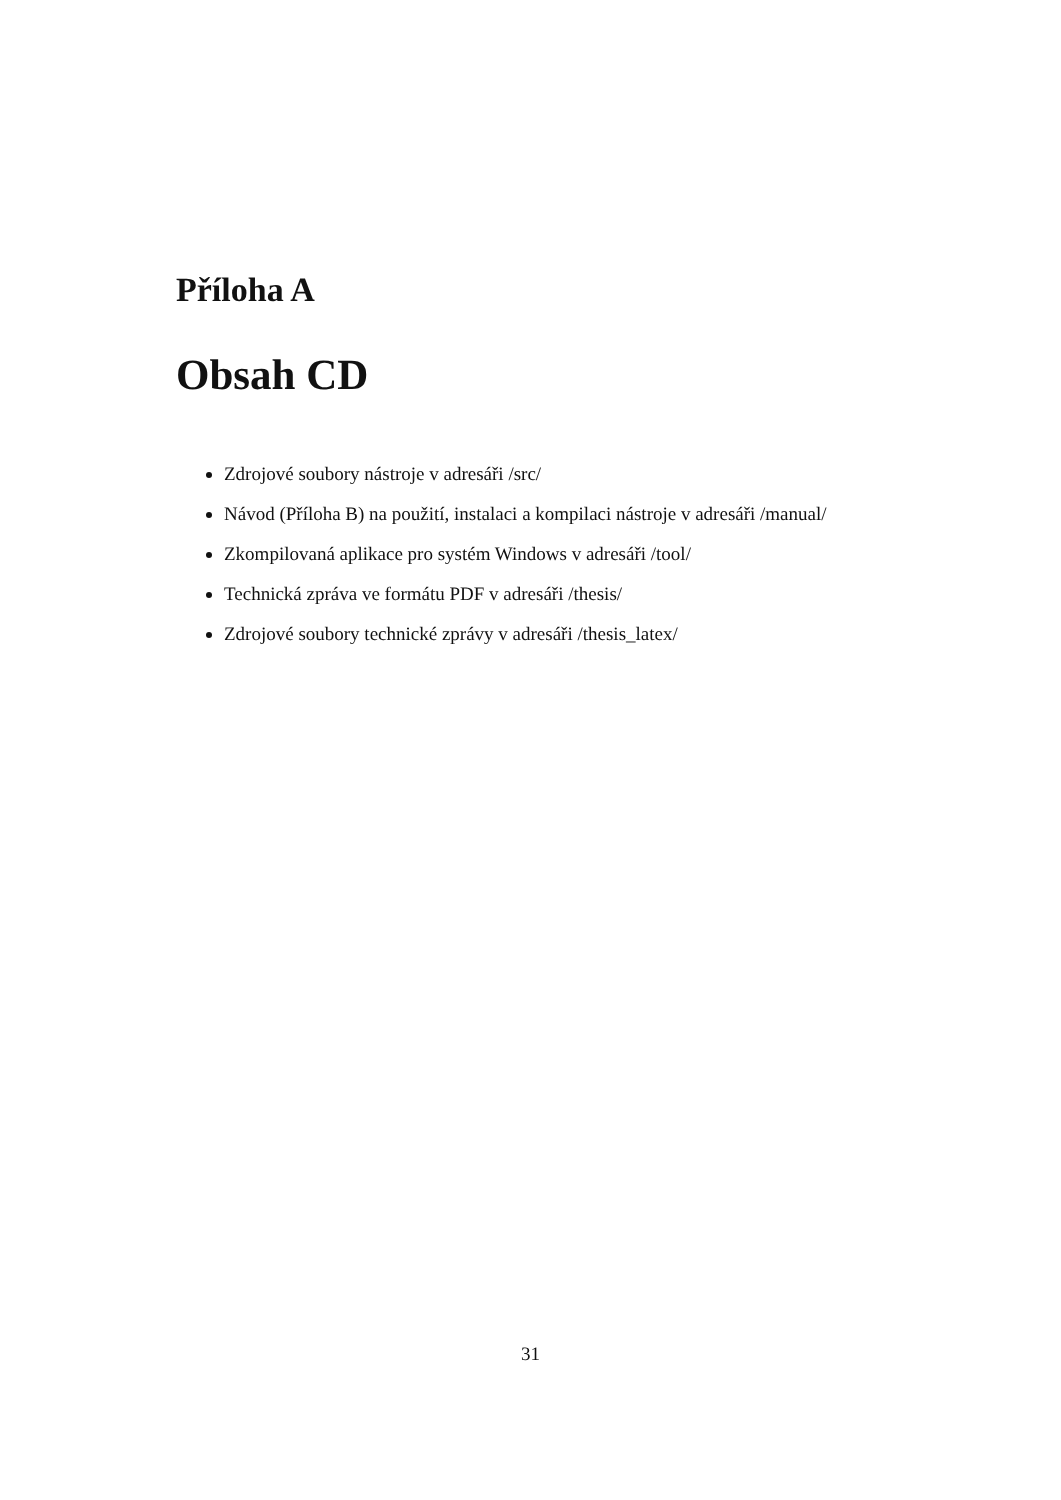Příloha A
Obsah CD
Zdrojové soubory nástroje v adresáři /src/
Návod (Příloha B) na použití, instalaci a kompilaci nástroje v adresáři /manual/
Zkompilovaná aplikace pro systém Windows v adresáři /tool/
Technická zpráva ve formátu PDF v adresáři /thesis/
Zdrojové soubory technické zprávy v adresáři /thesis_latex/
31